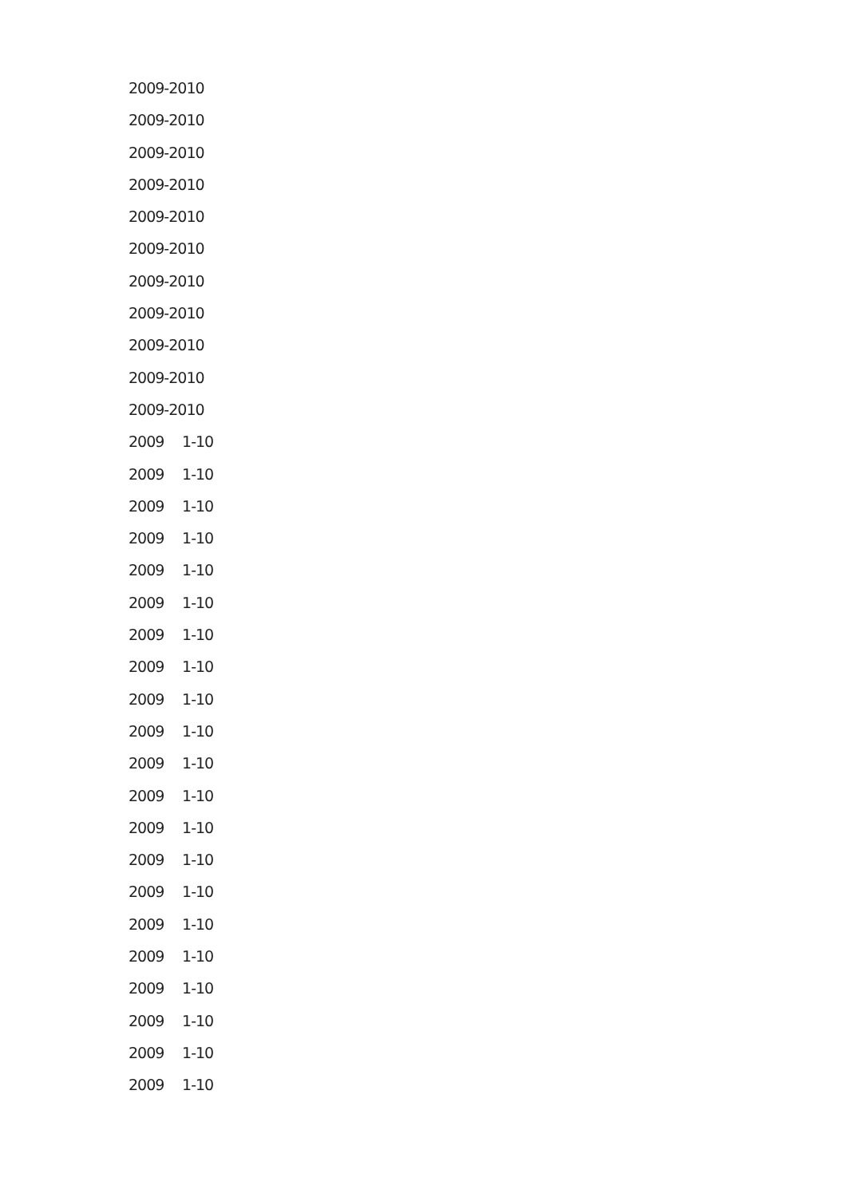2009-2010
2009-2010
2009-2010
2009-2010
2009-2010
2009-2010
2009-2010
2009-2010
2009-2010
2009-2010
2009-2010
2009 1-10
2009 1-10
2009 1-10
2009 1-10
2009 1-10
2009 1-10
2009 1-10
2009 1-10
2009 1-10
2009 1-10
2009 1-10
2009 1-10
2009 1-10
2009 1-10
2009 1-10
2009 1-10
2009 1-10
2009 1-10
2009 1-10
2009 1-10
2009 1-10